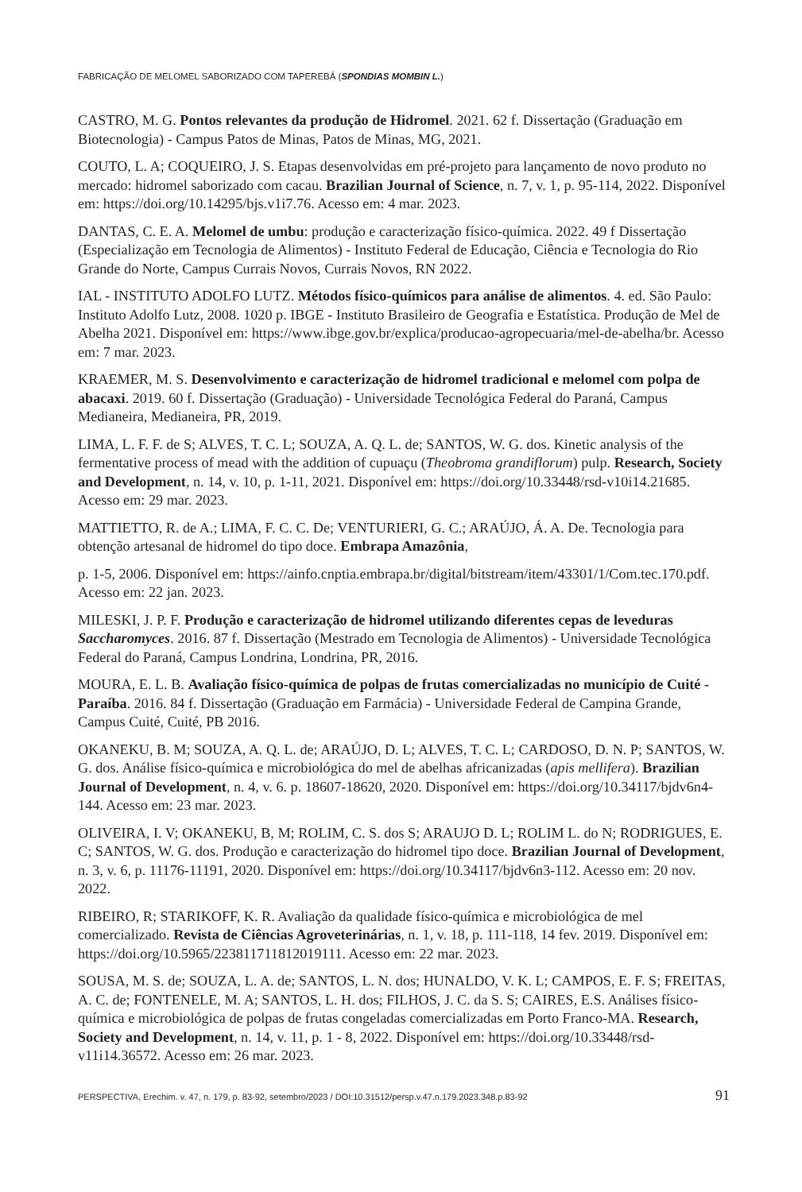FABRICAÇÃO DE MELOMEL SABORIZADO COM TAPEREBÁ (SPONDIAS MOMBIN L.)
CASTRO, M. G. Pontos relevantes da produção de Hidromel. 2021. 62 f. Dissertação (Graduação em Biotecnologia) - Campus Patos de Minas, Patos de Minas, MG, 2021.
COUTO, L. A; COQUEIRO, J. S. Etapas desenvolvidas em pré-projeto para lançamento de novo produto no mercado: hidromel saborizado com cacau. Brazilian Journal of Science, n. 7, v. 1, p. 95-114, 2022. Disponível em: https://doi.org/10.14295/bjs.v1i7.76. Acesso em: 4 mar. 2023.
DANTAS, C. E. A. Melomel de umbu: produção e caracterização físico-química. 2022. 49 f Dissertação (Especialização em Tecnologia de Alimentos) - Instituto Federal de Educação, Ciência e Tecnologia do Rio Grande do Norte, Campus Currais Novos, Currais Novos, RN 2022.
IAL - INSTITUTO ADOLFO LUTZ. Métodos físico-químicos para análise de alimentos. 4. ed. São Paulo: Instituto Adolfo Lutz, 2008. 1020 p. IBGE - Instituto Brasileiro de Geografia e Estatística. Produção de Mel de Abelha 2021. Disponível em: https://www.ibge.gov.br/explica/producao-agropecuaria/mel-de-abelha/br. Acesso em: 7 mar. 2023.
KRAEMER, M. S. Desenvolvimento e caracterização de hidromel tradicional e melomel com polpa de abacaxi. 2019. 60 f. Dissertação (Graduação) - Universidade Tecnológica Federal do Paraná, Campus Medianeira, Medianeira, PR, 2019.
LIMA, L. F. F. de S; ALVES, T. C. L; SOUZA, A. Q. L. de; SANTOS, W. G. dos. Kinetic analysis of the fermentative process of mead with the addition of cupuaçu (Theobroma grandiflorum) pulp. Research, Society and Development, n. 14, v. 10, p. 1-11, 2021. Disponível em: https://doi.org/10.33448/rsd-v10i14.21685. Acesso em: 29 mar. 2023.
MATTIETTO, R. de A.; LIMA, F. C. C. De; VENTURIERI, G. C.; ARAÚJO, Á. A. De. Tecnologia para obtenção artesanal de hidromel do tipo doce. Embrapa Amazônia,
p. 1-5, 2006. Disponível em: https://ainfo.cnptia.embrapa.br/digital/bitstream/item/43301/1/Com.tec.170.pdf. Acesso em: 22 jan. 2023.
MILESKI, J. P. F. Produção e caracterização de hidromel utilizando diferentes cepas de leveduras Saccharomyces. 2016. 87 f. Dissertação (Mestrado em Tecnologia de Alimentos) - Universidade Tecnológica Federal do Paraná, Campus Londrina, Londrina, PR, 2016.
MOURA, E. L. B. Avaliação físico-química de polpas de frutas comercializadas no município de Cuité - Paraíba. 2016. 84 f. Dissertação (Graduação em Farmácia) - Universidade Federal de Campina Grande, Campus Cuité, Cuité, PB 2016.
OKANEKU, B. M; SOUZA, A. Q. L. de; ARAÚJO, D. L; ALVES, T. C. L; CARDOSO, D. N. P; SANTOS, W. G. dos. Análise físico-química e microbiológica do mel de abelhas africanizadas (apis mellifera). Brazilian Journal of Development, n. 4, v. 6. p. 18607-18620, 2020. Disponível em: https://doi.org/10.34117/bjdv6n4-144. Acesso em: 23 mar. 2023.
OLIVEIRA, I. V; OKANEKU, B, M; ROLIM, C. S. dos S; ARAUJO D. L; ROLIM L. do N; RODRIGUES, E. C; SANTOS, W. G. dos. Produção e caracterização do hidromel tipo doce. Brazilian Journal of Development, n. 3, v. 6, p. 11176-11191, 2020. Disponível em: https://doi.org/10.34117/bjdv6n3-112. Acesso em: 20 nov. 2022.
RIBEIRO, R; STARIKOFF, K. R. Avaliação da qualidade físico-química e microbiológica de mel comercializado. Revista de Ciências Agroveterinárias, n. 1, v. 18, p. 111-118, 14 fev. 2019. Disponível em: https://doi.org/10.5965/223811711812019111. Acesso em: 22 mar. 2023.
SOUSA, M. S. de; SOUZA, L. A. de; SANTOS, L. N. dos; HUNALDO, V. K. L; CAMPOS, E. F. S; FREITAS, A. C. de; FONTENELE, M. A; SANTOS, L. H. dos; FILHOS, J. C. da S. S; CAIRES, E.S. Análises físico-química e microbiológica de polpas de frutas congeladas comercializadas em Porto Franco-MA. Research, Society and Development, n. 14, v. 11, p. 1 - 8, 2022. Disponível em: https://doi.org/10.33448/rsd-v11i14.36572. Acesso em: 26 mar. 2023.
PERSPECTIVA, Erechim. v. 47, n. 179, p. 83-92, setembro/2023 / DOI:10.31512/persp.v.47.n.179.2023.348.p.83-92 91